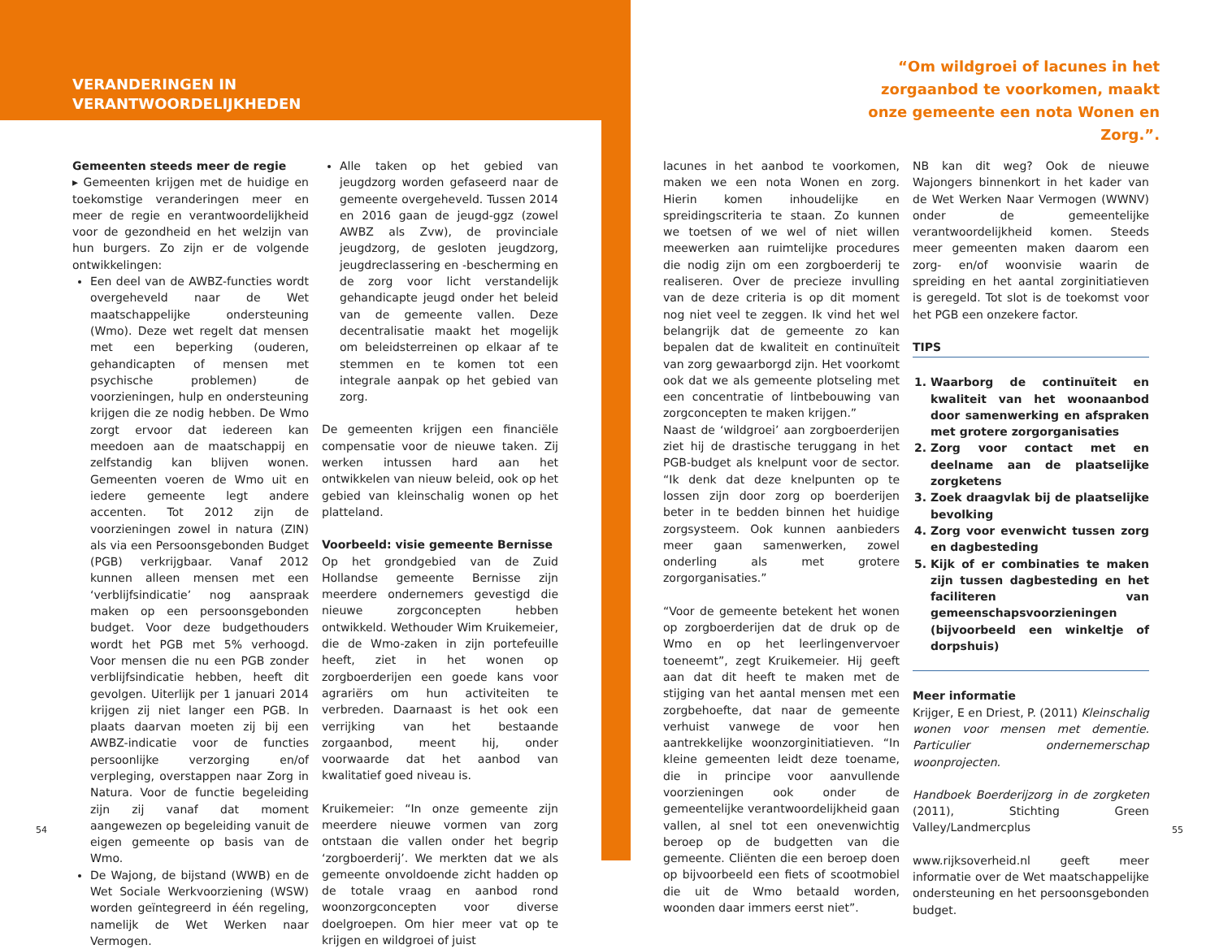VERANDERINGEN IN
VERANTWOORDELIJKHEDEN
“Om wildgroei of lacunes in het zorgaanbod te voorkomen, maakt onze gemeente een nota Wonen en Zorg.”.
Gemeenten steeds meer de regie
▸ Gemeenten krijgen met de huidige en toekomstige veranderingen meer en meer de regie en verantwoordelijkheid voor de gezondheid en het welzijn van hun burgers. Zo zijn er de volgende ontwikkelingen:
Een deel van de AWBZ-functies wordt overgeheveld naar de Wet maatschappelijke ondersteuning (Wmo). Deze wet regelt dat mensen met een beperking (ouderen, gehandicapten of mensen met psychische problemen) de voorzieningen, hulp en ondersteuning krijgen die ze nodig hebben. De Wmo zorgt ervoor dat iedereen kan meedoen aan de maatschappij en zelfstandig kan blijven wonen. Gemeenten voeren de Wmo uit en iedere gemeente legt andere accenten. Tot 2012 zijn de voorzieningen zowel in natura (ZIN) als via een Persoonsgebonden Budget (PGB) verkrijgbaar. Vanaf 2012 kunnen alleen mensen met een ‘verblijfsindicatie’ nog aanspraak maken op een persoonsgebonden budget. Voor deze budgethouders wordt het PGB met 5% verhoogd. Voor mensen die nu een PGB zonder verblijfsindicatie hebben, heeft dit gevolgen. Uiterlijk per 1 januari 2014 krijgen zij niet langer een PGB. In plaats daarvan moeten zij bij een AWBZ-indicatie voor de functies persoonlijke verzorging en/of verpleging, overstappen naar Zorg in Natura. Voor de functie begeleiding zijn zij vanaf dat moment aangewezen op begeleiding vanuit de eigen gemeente op basis van de Wmo.
De Wajong, de bijstand (WWB) en de Wet Sociale Werkvoorziening (WSW) worden geïntegreerd in één regeling, namelijk de Wet Werken naar Vermogen.
Alle taken op het gebied van jeugdzorg worden gefaseerd naar de gemeente overgeheveld. Tussen 2014 en 2016 gaan de jeugd-ggz (zowel AWBZ als Zvw), de provinciale jeugdzorg, de gesloten jeugdzorg, jeugdreclassering en -bescherming en de zorg voor licht verstandelijk gehandicapte jeugd onder het beleid van de gemeente vallen. Deze decentralisatie maakt het mogelijk om beleidsterreinen op elkaar af te stemmen en te komen tot een integrale aanpak op het gebied van zorg.
De gemeenten krijgen een financiële compensatie voor de nieuwe taken. Zij werken intussen hard aan het ontwikkelen van nieuw beleid, ook op het gebied van kleinschalig wonen op het platteland.
Voorbeeld: visie gemeente Bernisse
Op het grondgebied van de Zuid Hollandse gemeente Bernisse zijn meerdere ondernemers gevestigd die nieuwe zorgconcepten hebben ontwikkeld. Wethouder Wim Kruikemeier, die de Wmo-zaken in zijn portefeuille heeft, ziet in het wonen op zorgboerderijen een goede kans voor agrariërs om hun activiteiten te verbreden. Daarnaast is het ook een verrijking van het bestaande zorgaanbod, meent hij, onder voorwaarde dat het aanbod van kwalitatief goed niveau is.
Kruikemeier: “In onze gemeente zijn meerdere nieuwe vormen van zorg ontstaan die vallen onder het begrip ‘zorgboerderij’. We merkten dat we als gemeente onvoldoende zicht hadden op de totale vraag en aanbod rond woonzorgconcepten voor diverse doelgroepen. Om hier meer vat op te krijgen en wildgroei of juist
lacunes in het aanbod te voorkomen, maken we een nota Wonen en zorg. Hierin komen inhoudelijke en spreidingscriteria te staan. Zo kunnen we toetsen of we wel of niet willen meewerken aan ruimtelijke procedures die nodig zijn om een zorgboerderij te realiseren. Over de precieze invulling van de deze criteria is op dit moment nog niet veel te zeggen. Ik vind het wel belangrijk dat de gemeente zo kan bepalen dat de kwaliteit en continuïteit van zorg gewaarborgd zijn. Het voorkomt ook dat we als gemeente plotseling met een concentratie of lintbebouwing van zorgconcepten te maken krijgen.”
Naast de ‘wildgroei’ aan zorgboerderijen ziet hij de drastische teruggang in het PGB-budget als knelpunt voor de sector. “Ik denk dat deze knelpunten op te lossen zijn door zorg op boerderijen beter in te bedden binnen het huidige zorgsysteem. Ook kunnen aanbieders meer gaan samenwerken, zowel onderling als met grotere zorgorganisaties.”
“Voor de gemeente betekent het wonen op zorgboerderijen dat de druk op de Wmo en op het leerlingenvervoer toeneemt”, zegt Kruikemeier. Hij geeft aan dat dit heeft te maken met de stijging van het aantal mensen met een zorgbehoefte, dat naar de gemeente verhuist vanwege de voor hen aantrekkelijke woonzorginitiatieven. “In kleine gemeenten leidt deze toename, die in principe voor aanvullende voorzieningen ook onder de gemeentelijke verantwoordelijkheid gaan vallen, al snel tot een onevenwichtig beroep op de budgetten van die gemeente. Cliënten die een beroep doen op bijvoorbeeld een fiets of scootmobiel die uit de Wmo betaald worden, woonden daar immers eerst niet”.
NB kan dit weg? Ook de nieuwe Wajongers binnenkort in het kader van de Wet Werken Naar Vermogen (WWNV) onder de gemeentelijke verantwoordelijkheid komen. Steeds meer gemeenten maken daarom een zorg- en/of woonvisie waarin de spreiding en het aantal zorginitiatieven is geregeld. Tot slot is de toekomst voor het PGB een onzekere factor.
TIPS
1. Waarborg de continuïteit en kwaliteit van het woonaanbod door samenwerking en afspraken met grotere zorgorganisaties
2. Zorg voor contact met en deelname aan de plaatselijke zorgketens
3. Zoek draagvlak bij de plaatselijke bevolking
4. Zorg voor evenwicht tussen zorg en dagbesteding
5. Kijk of er combinaties te maken zijn tussen dagbesteding en het faciliteren van gemeenschapsvoorzieningen (bijvoorbeeld een winkeltje of dorpshuis)
Meer informatie
Krijger, E en Driest, P. (2011) Kleinschalig wonen voor mensen met dementie. Particulier ondernemerschap woonprojecten.
Handboek Boerderijzorg in de zorgketen (2011), Stichting Green Valley/Landmercplus
www.rijksoverheid.nl geeft meer informatie over de Wet maatschappelijke ondersteuning en het persoonsgebonden budget.
54 55